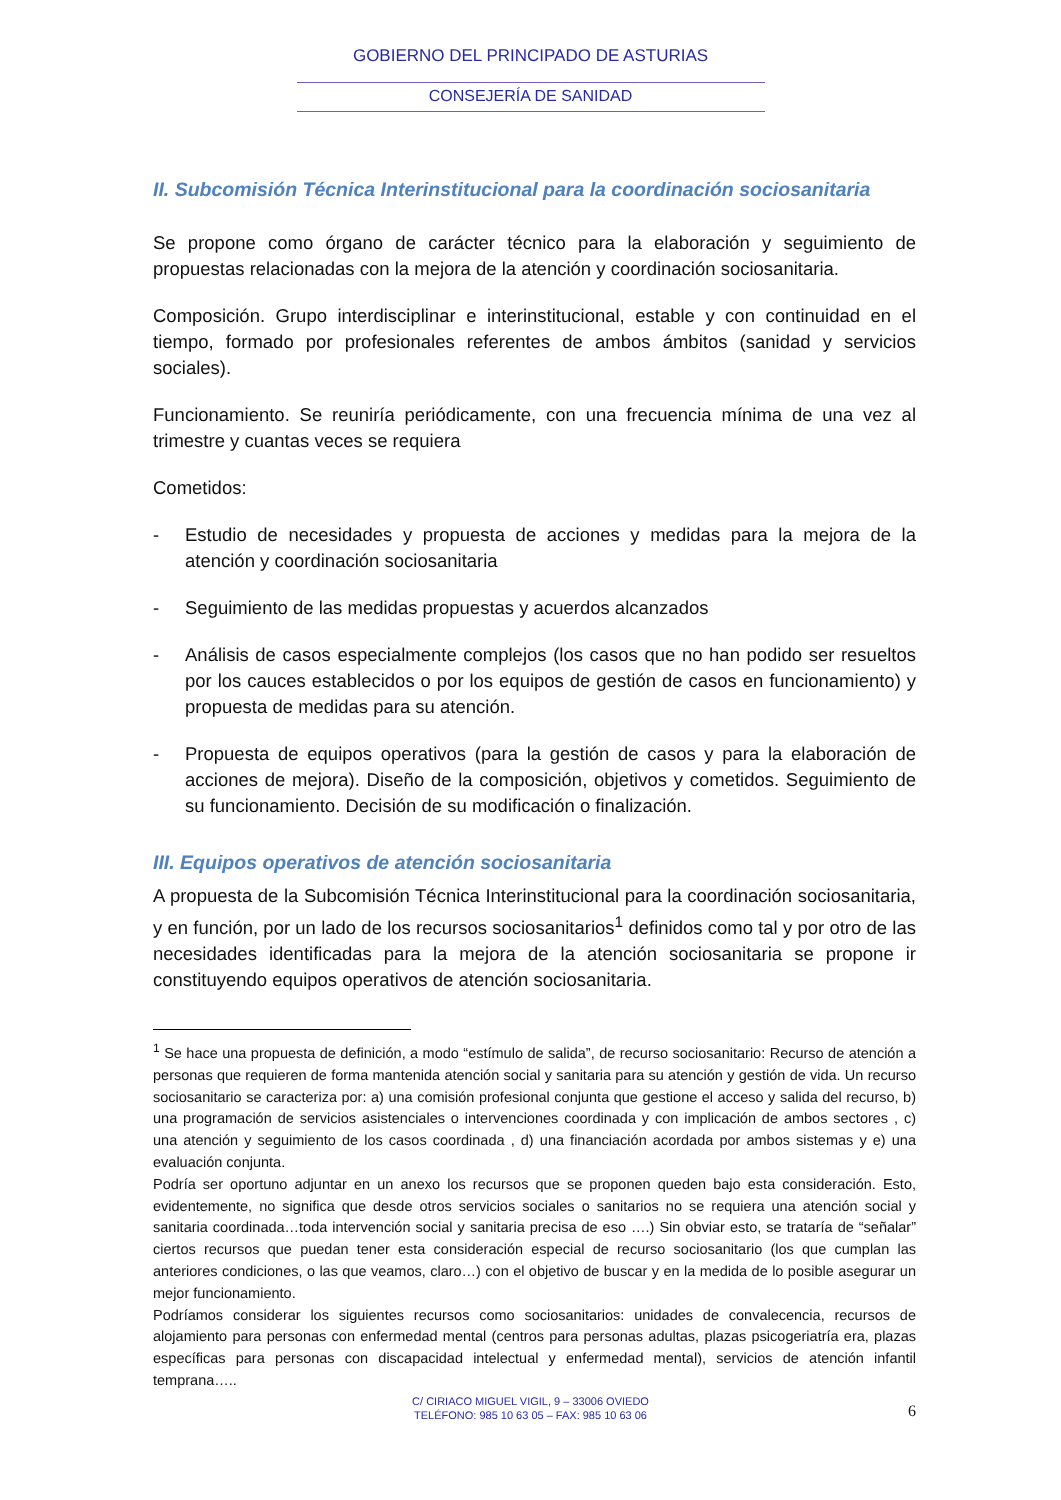GOBIERNO DEL PRINCIPADO DE ASTURIAS
CONSEJERÍA DE SANIDAD
II. Subcomisión Técnica Interinstitucional para la coordinación sociosanitaria
Se propone como órgano de carácter técnico para la elaboración y seguimiento de propuestas relacionadas con la mejora de la atención y coordinación sociosanitaria.
Composición. Grupo interdisciplinar e interinstitucional, estable y con continuidad en el tiempo, formado por profesionales referentes de ambos ámbitos (sanidad y servicios sociales).
Funcionamiento. Se reuniría periódicamente, con una frecuencia mínima de una vez al trimestre y cuantas veces se requiera
Cometidos:
- Estudio de necesidades y propuesta de acciones y medidas para la mejora de la atención y coordinación sociosanitaria
- Seguimiento de las medidas propuestas y acuerdos alcanzados
- Análisis de casos especialmente complejos (los casos que no han podido ser resueltos por los cauces establecidos o por los equipos de gestión de casos en funcionamiento) y propuesta de medidas para su atención.
- Propuesta de equipos operativos (para la gestión de casos y para la elaboración de acciones de mejora). Diseño de la composición, objetivos y cometidos. Seguimiento de su funcionamiento. Decisión de su modificación o finalización.
III. Equipos operativos de atención sociosanitaria
A propuesta de la Subcomisión Técnica Interinstitucional para la coordinación sociosanitaria, y en función, por un lado de los recursos sociosanitarios<sup>1</sup> definidos como tal y por otro de las necesidades identificadas para la mejora de la atención sociosanitaria se propone ir constituyendo equipos operativos de atención sociosanitaria.
<sup>1</sup> Se hace una propuesta de definición, a modo “estímulo de salida”, de recurso sociosanitario: Recurso de atención a personas que requieren de forma mantenida atención social y sanitaria para su atención y gestión de vida. Un recurso sociosanitario se caracteriza por: a) una comisión profesional conjunta que gestione el acceso y salida del recurso, b) una programación de servicios asistenciales o intervenciones coordinada y con implicación de ambos sectores , c) una atención y seguimiento de los casos coordinada , d) una financiación acordada por ambos sistemas y e) una evaluación conjunta.
Podría ser oportuno adjuntar en un anexo los recursos que se proponen queden bajo esta consideración. Esto, evidentemente, no significa que desde otros servicios sociales o sanitarios no se requiera una atención social y sanitaria coordinada…toda intervención social y sanitaria precisa de eso ….) Sin obviar esto, se trataría de “señalar” ciertos recursos que puedan tener esta consideración especial de recurso sociosanitario (los que cumplan las anteriores condiciones, o las que veamos, claro…) con el objetivo de buscar y en la medida de lo posible asegurar un mejor funcionamiento.
Podríamos considerar los siguientes recursos como sociosanitarios: unidades de convalecencia, recursos de alojamiento para personas con enfermedad mental (centros para personas adultas, plazas psicogeriatría era, plazas específicas para personas con discapacidad intelectual y enfermedad mental), servicios de atención infantil temprana…..
C/ CIRIACO MIGUEL VIGIL, 9 – 33006 OVIEDO
TELÉFONO: 985 10 63 05 – FAX: 985 10 63 06
6